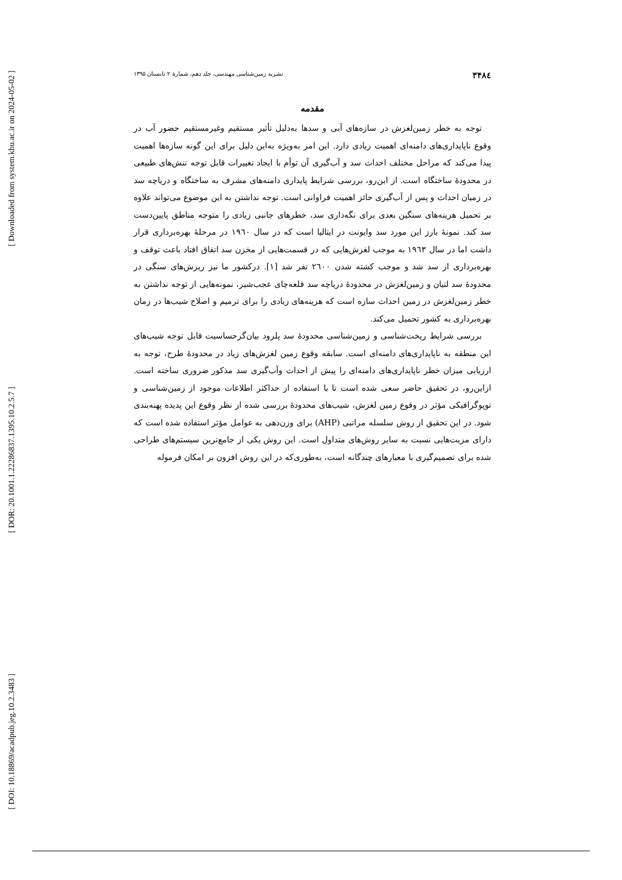[ Downloaded from system.khu.ac.ir on 2024-05-02 ]
[ DOR: 20.1001.1.22286837.1395.10.2.5.7 ]
[ DOI: 10.18869/acadpub.jeg.10.2.3483 ]
۳۴۸٤ نشریه زمین‌شناسی مهندسی، جلد دهم، شمارهٔ ۲ تابستان ۱۳۹۵
مقدمه
توجه به خطر زمین‌لغزش در سازه‌های آبی و سدها به‌دلیل تأثیر مستقیم وغیرمستقیم حضور آب در وقوع ناپایداری‌های دامنه‌ای اهمیت زیادی دارد. این امر به‌ویژه به‌این دلیل برای این گونه سازه‌ها اهمیت پیدا می‌کند که مراحل مختلف احداث سد و آب‌گیری آن توأم با ایجاد تغییرات قابل توجه تنش‌های طبیعی در محدودهٔ ساختگاه است. از این‌رو، بررسی شرایط پایداری دامنه‌های مشرف به ساختگاه و دریاچه سد در زمیان احداث و پس از آب‌گیری حائز اهمیت فراوانی است. توجه نداشتن به این موضوع می‌تواند علاوه بر تحمیل هزینه‌های سنگین بعدی برای نگه‌داری سد، خطرهای جانبی زیادی را متوجه مناطق پایین‌دست سد کند. نمونهٔ بارز این مورد سد وایونت در ایتالیا است که در سال ۱۹٦۰ در مرحلهٔ بهره‌برداری قرار داشت اما در سال ۱۹٦۳ به موجب لغزش‌هایی که در قسمت‌هایی از مخزن سد اتفاق افتاد باعث توقف و بهره‌برداری از سد شد و موجب کشته شدن ۲٦۰۰ نفر شد [۱]. درکشور ما نیز ریزش‌های سنگی در محدودهٔ سد لتیان و زمین‌لغزش در محدودهٔ دریاچه سد قلعه‌چای عجب‌شیر، نمونه‌هایی از توجه نداشتن به خطر زمین‌لغزش در زمین احداث سازه است که هزینه‌های زیادی را برای ترمیم و اصلاح شیب‌ها در زمان بهره‌برداری به کشور تحمیل می‌کند.
بررسی شرایط ریخت‌شناسی و زمین‌شناسی محدودهٔ سد پلرود بیان‌گرحساسیت قابل توجه شیب‌های این منطقه به ناپایداری‌های دامنه‌ای است. سابقه وقوع زمین لغزش‌های زیاد در محدودهٔ طرح، توجه به ارزیابی میزان خطر ناپایداری‌های دامنه‌ای را پیش از احداث وآب‌گیری سد مذکور ضروری ساخته است. ازاین‌رو، در تحقیق حاضر سعی شده است تا با استفاده از حداکثر اطلاعات موجود از زمین‌شناسی و توپوگرافیکی مؤثر در وقوع زمین لغزش، شیب‌های محدودهٔ بررسی شده از نظر وقوع این پدیده پهنه‌بندی شود. در این تحقیق از روش سلسله مراتبی (AHP) برای وزن‌دهی به عوامل مؤثر استفاده شده است که دارای مزیت‌هایی نسبت به سایر روش‌های متداول است. این روش یکی از جامع‌ترین سیستم‌های طراحی شده برای تصمیم‌گیری با معیارهای چندگانه است، به‌طوری‌که در این روش افزون بر امکان فرموله